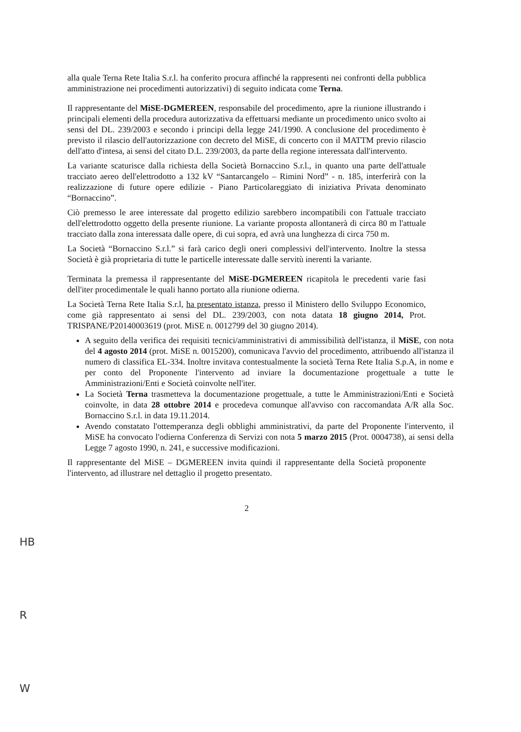alla quale Terna Rete Italia S.r.l. ha conferito procura affinché la rappresenti nei confronti della pubblica amministrazione nei procedimenti autorizzativi) di seguito indicata come Terna.
Il rappresentante del MiSE-DGMEREEN, responsabile del procedimento, apre la riunione illustrando i principali elementi della procedura autorizzativa da effettuarsi mediante un procedimento unico svolto ai sensi del DL. 239/2003 e secondo i principi della legge 241/1990. A conclusione del procedimento è previsto il rilascio dell'autorizzazione con decreto del MiSE, di concerto con il MATTM previo rilascio dell'atto d'intesa, ai sensi del citato D.L. 239/2003, da parte della regione interessata dall'intervento.
La variante scaturisce dalla richiesta della Società Bornaccino S.r.l., in quanto una parte dell'attuale tracciato aereo dell'elettrodotto a 132 kV “Santarcangelo – Rimini Nord” - n. 185, interferirà con la realizzazione di future opere edilizie - Piano Particolareggiato di iniziativa Privata denominato “Bornaccino”.
Ciò premesso le aree interessate dal progetto edilizio sarebbero incompatibili con l'attuale tracciato dell'elettrodotto oggetto della presente riunione. La variante proposta allontanerà di circa 80 m l'attuale tracciato dalla zona interessata dalle opere, di cui sopra, ed avrà una lunghezza di circa 750 m.
La Società “Bornaccino S.r.l.” si farà carico degli oneri complessivi dell'intervento. Inoltre la stessa Società è già proprietaria di tutte le particelle interessate dalle servitù inerenti la variante.
Terminata la premessa il rappresentante del MiSE-DGMEREEN ricapitola le precedenti varie fasi dell'iter procedimentale le quali hanno portato alla riunione odierna.
La Società Terna Rete Italia S.r.l, ha presentato istanza, presso il Ministero dello Sviluppo Economico, come già rappresentato ai sensi del DL. 239/2003, con nota datata 18 giugno 2014, Prot. TRISPANE/P20140003619 (prot. MiSE n. 0012799 del 30 giugno 2014).
A seguito della verifica dei requisiti tecnici/amministrativi di ammissibilità dell'istanza, il MiSE, con nota del 4 agosto 2014 (prot. MiSE n. 0015200), comunicava l'avvio del procedimento, attribuendo all'istanza il numero di classifica EL-334. Inoltre invitava contestualmente la società Terna Rete Italia S.p.A, in nome e per conto del Proponente l'intervento ad inviare la documentazione progettuale a tutte le Amministrazioni/Enti e Società coinvolte nell'iter.
La Società Terna trasmetteva la documentazione progettuale, a tutte le Amministrazioni/Enti e Società coinvolte, in data 28 ottobre 2014 e procedeva comunque all'avviso con raccomandata A/R alla Soc. Bornaccino S.r.l. in data 19.11.2014.
Avendo constatato l'ottemperanza degli obblighi amministrativi, da parte del Proponente l'intervento, il MiSE ha convocato l'odierna Conferenza di Servizi con nota 5 marzo 2015 (Prot. 0004738), ai sensi della Legge 7 agosto 1990, n. 241, e successive modificazioni.
Il rappresentante del MiSE – DGMEREEN invita quindi il rappresentante della Società proponente l'intervento, ad illustrare nel dettaglio il progetto presentato.
2
HB
R
W